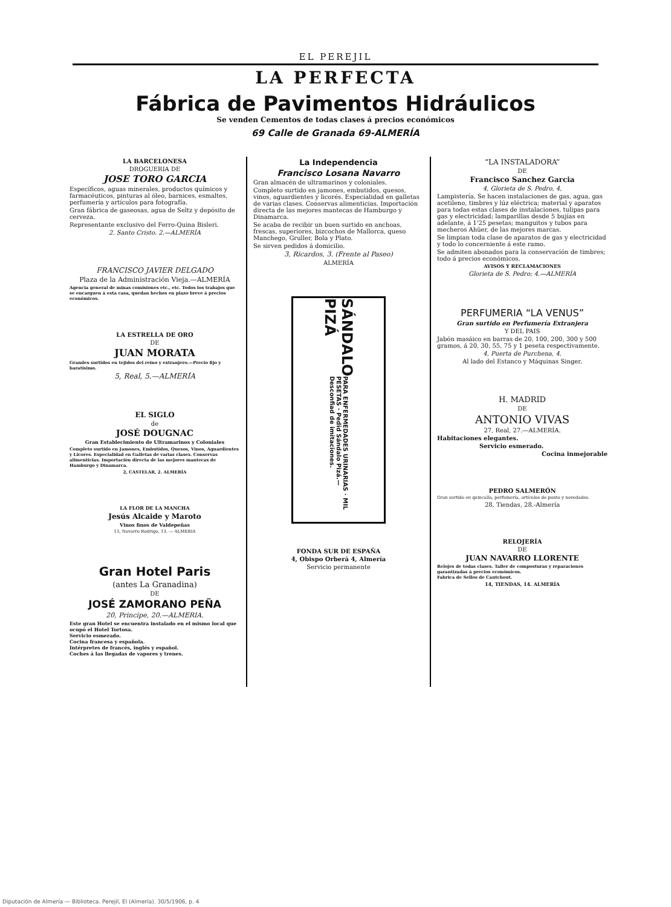EL PEREJIL
LA PERFECTA
Fábrica de Pavimentos Hidráulicos
Se venden Cementos de todas clases á precios económicos
69 Calle de Granada 69-ALMERÍA
LA BARCELONESA
DROGUERIA DE
JOSE TORO GARCIA
Específicos, aguas minerales, productos químicos y farmacéuticos, pinturas al óleo, barnices, esmaltes, perfumería y artículos para fotografía.
Gran fábrica de gaseosas, agua de Seltz y depósito de cerveza.
Representante exclusivo del Ferro-Quina Bisleri.
2. Santo Cristo. 2.—ALMERÍA
FRANCISCO JAVIER DELGADO
Plaza de la Administración Vieja.—ALMERÍA
Agencia general de minas comisiones etc., etc. Todos los trabajos que se encarguen á esta casa, quedan hechos en plazo breve á precios económicos.
LA ESTRELLA DE ORO
DE
JUAN MORATA
Grandes surtidos en tejidos del reino y extranjero.—Precio fijo y baratísimo.
5, Real, 5.—ALMERÍA
EL SIGLO
de
JOSÉ DOUGNAC
Gran Establecimiento de Ultramarinos y Coloniales
Completo surtido en Jamones, Embutidos, Quesos, Vinos, Aguardientes y Licores. Especialidad en Galletas de varias clases. Conservas alimenticias. Importación directa de las mejores mantecas de Hamburgo y Dinamarca.
2, CASTELAR, 2. ALMERÍA
LA FLOR DE LA MANCHA
Jesús Alcaide y Maroto
Vinos finos de Valdepeñas
13, Navarro Rodrigo, 13. — ALMERIA
Gran Hotel Paris
(antes La Granadina)
DE
JOSÉ ZAMORANO PEÑA
20, Principe, 20.—ALMERIA.
Este gran Hotel se encuentra instalado en el mismo local que ocupó el Hotel Tortosa.
Servicio esmerado.
Cocina francesa y española.
Intérpretes de francés, inglés y español.
Coches á las llegadas de vapores y trenes.
La Independencia
Francisco Losana Navarro
Gran almacén de ultramarinos y coloniales.
Completo surtido en jamones, embutidos, quesos, vinos, aguardientes y licorés. Especialidad en galletas de varias clases. Conservas alimenticias. Importación directa de las mejores mantecas de Hamburgo y Dinamarca.
Se acaba de recibir un buen surtido en anchoas, frescas, superiores, bizcochos de Mallorca, queso Manchego, Gruller, Bola y Plato.
Se sirven pedidos á domicilio.
3, Ricardos, 3. (Frente al Paseo)
ALMERÍA
SÁNDALO PIZÁ PARA ENFERMEDADES URINARIAS · MIL PESETAS · Pedid Sándalo Pizá.—Desconfiad de imitaciones.
FONDA SUR DE ESPAÑA
4, Obispo Orberá 4, Almería
Servicio permanente
“LA INSTALADORA”
DE
Francisco Sanchez Garcia
4, Glorieta de S. Pedro, 4,
Lampistería. Se hacen instalaciones de gas, agua, gas acetileno, timbres y lúz eléctrica; material y aparatos para todas estas clases de instalaciones, tulipas para gas y electricidad; lamparillas desde 5 bujías en adelante, á 1'25 pesetas; manguitos y tubos para mecheros Ahüer, de las mejores marcas.
Se limpian toda clase de aparatos de gas y electricidad y todo lo concerniente á este ramo.
Se admiten abonados para la conservación de timbres; todo á precios económicos.
AVISOS Y RECLAMACIONES
Glorieta de S. Pedro; 4.—ALMERÍA
PERFUMERIA “LA VENUS”
Gran surtido en Perfumería Extranjera
Y DEL PAIS
Jabón masáico en barras de 20, 100, 200, 300 y 500 gramos, á 20, 30, 55, 75 y 1 peseta respectivamente.
4, Puerta de Purchena, 4.
Al lado del Estanco y Máquinas Singer.
H. MADRID
DE
ANTONIO VIVAS
27, Real, 27.—ALMERÍA.
Habitaciones elegantes.
Servicio esmerado.
Cocina inmejorable
PEDRO SALMERÓN
Gran surtido en quincalla, perfumería, artículos de punto y novedades.
28, Tiendas, 28.-Almería
RELOJERÍA
DE
JUAN NAVARRO LLORENTE
Relojes de todas clases. Taller de composturas y reparaciones garantizadas á precios económicos.
Fabrica de Sellos de Cautchout.
14, TIENDAS, 14. ALMERÍA
Diputación de Almería — Biblioteca. Perejil, El (Almería). 30/5/1906, p. 4